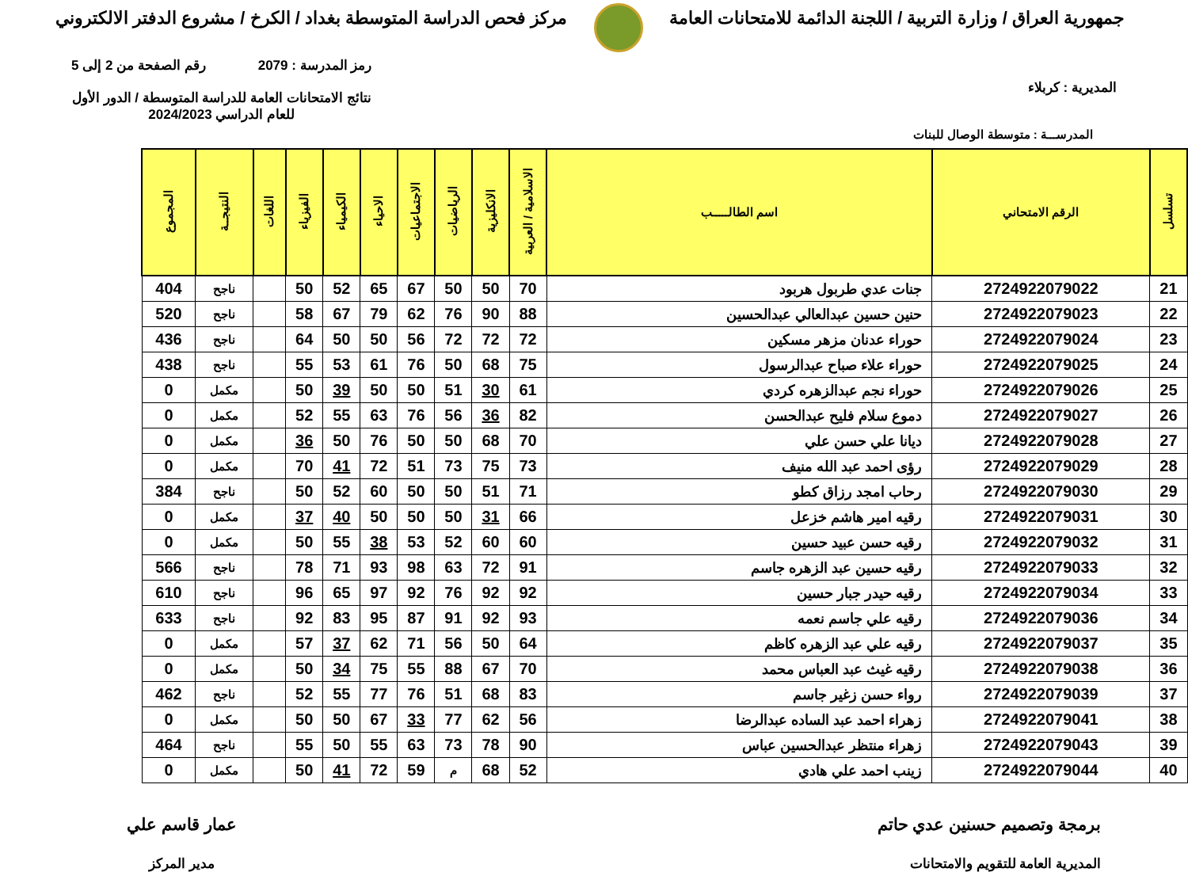جمهورية العراق / وزارة التربية / اللجنة الدائمة للامتحانات العامة
مركز فحص الدراسة المتوسطة بغداد / الكرخ / مشروع الدفتر الالكتروني
المديرية : كربلاء
رمز المدرسة : 2079 رقم الصفحة من 2 إلى 5
نتائج الامتحانات العامة للدراسة المتوسطة / الدور الأول
للعام الدراسي 2024/2023
المدرســـة : متوسطة الوصال للبنات
| تسلسل | الرقم الامتحاني | اسم الطالـــــب | الاسلامية / العربية | الانكليزية | الرياضيات | الاجتماعيات | الاحياء | الكيمياء | الفيزياء | اللغات | النتيجــة | المجموع |
| --- | --- | --- | --- | --- | --- | --- | --- | --- | --- | --- | --- | --- |
| 21 | 2724922079022 | جنات عدي طربول هربود | 70 | 50 | 50 | 67 | 65 | 52 | 50 | | ناجح | 404 |
| 22 | 2724922079023 | حنين حسين عبدالعالي عبدالحسين | 88 | 90 | 76 | 62 | 79 | 67 | 58 | | ناجح | 520 |
| 23 | 2724922079024 | حوراء عدنان مزهر مسكين | 72 | 72 | 72 | 56 | 50 | 50 | 64 | | ناجح | 436 |
| 24 | 2724922079025 | حوراء علاء صباح عبدالرسول | 75 | 68 | 50 | 76 | 61 | 53 | 55 | | ناجح | 438 |
| 25 | 2724922079026 | حوراء نجم عبدالزهره كردي | 61 | 30 | 51 | 50 | 50 | 39 | 50 | | مكمل | 0 |
| 26 | 2724922079027 | دموع سلام فليح عبدالحسن | 82 | 36 | 56 | 76 | 63 | 55 | 52 | | مكمل | 0 |
| 27 | 2724922079028 | ديانا علي حسن علي | 70 | 68 | 50 | 50 | 76 | 50 | 36 | | مكمل | 0 |
| 28 | 2724922079029 | رؤى احمد عبد الله منيف | 73 | 75 | 73 | 51 | 72 | 41 | 70 | | مكمل | 0 |
| 29 | 2724922079030 | رحاب امجد رزاق كطو | 71 | 51 | 50 | 50 | 60 | 52 | 50 | | ناجح | 384 |
| 30 | 2724922079031 | رقيه امير هاشم خزعل | 66 | 31 | 50 | 50 | 50 | 40 | 37 | | مكمل | 0 |
| 31 | 2724922079032 | رقيه حسن عبيد حسين | 60 | 60 | 52 | 53 | 38 | 55 | 50 | | مكمل | 0 |
| 32 | 2724922079033 | رقيه حسين عبد الزهره جاسم | 91 | 72 | 63 | 98 | 93 | 71 | 78 | | ناجح | 566 |
| 33 | 2724922079034 | رقيه حيدر جبار حسين | 92 | 92 | 76 | 92 | 97 | 65 | 96 | | ناجح | 610 |
| 34 | 2724922079036 | رقيه علي جاسم نعمه | 93 | 92 | 91 | 87 | 95 | 83 | 92 | | ناجح | 633 |
| 35 | 2724922079037 | رقيه علي عبد الزهره كاظم | 64 | 50 | 56 | 71 | 62 | 37 | 57 | | مكمل | 0 |
| 36 | 2724922079038 | رقيه غيث عبد العباس محمد | 70 | 67 | 88 | 55 | 75 | 34 | 50 | | مكمل | 0 |
| 37 | 2724922079039 | رواء حسن زغير جاسم | 83 | 68 | 51 | 76 | 77 | 55 | 52 | | ناجح | 462 |
| 38 | 2724922079041 | زهراء احمد عبد الساده عبدالرضا | 56 | 62 | 77 | 33 | 67 | 50 | 50 | | مكمل | 0 |
| 39 | 2724922079043 | زهراء منتظر عبدالحسين عباس | 90 | 78 | 73 | 63 | 55 | 50 | 55 | | ناجح | 464 |
| 40 | 2724922079044 | زينب احمد علي هادي | 52 | 68 | م | 59 | 72 | 41 | 50 | | مكمل | 0 |
برمجة وتصميم حسنين عدي حاتم
المديرية العامة للتقويم والامتحانات
عمار قاسم علي
مدير المركز